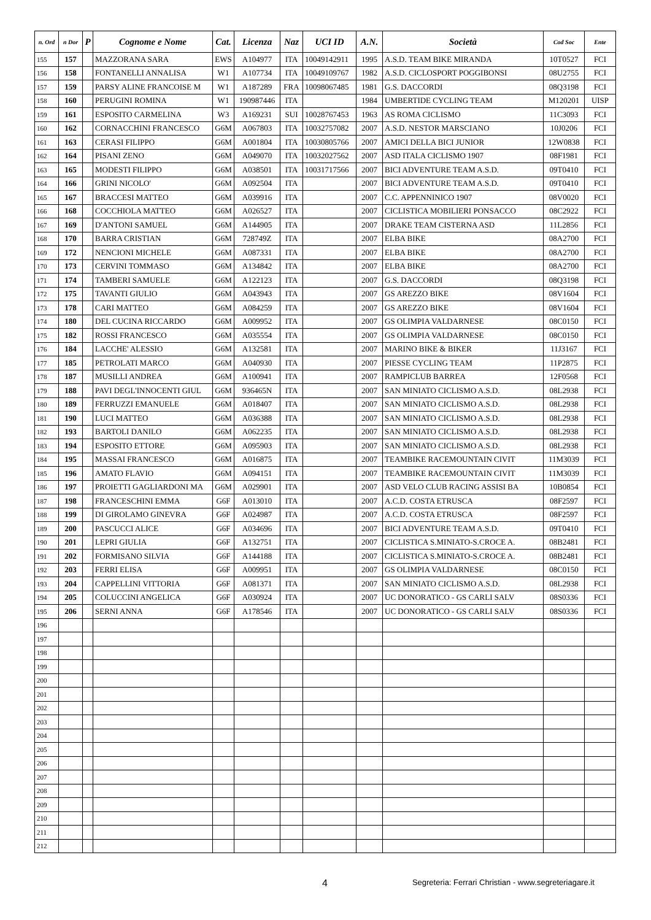| n. Ord | n Dor | P | Cognome e Nome | Cat. | Licenza | Naz | UCI ID | A.N. | Società | Cod Soc | Ente |
| --- | --- | --- | --- | --- | --- | --- | --- | --- | --- | --- | --- |
| 155 | 157 | | MAZZORANA SARA | EWS | A104977 | ITA | 10049142911 | 1995 | A.S.D. TEAM BIKE MIRANDA | 10T0527 | FCI |
| 156 | 158 | | FONTANELLI ANNALISA | W1 | A107734 | ITA | 10049109767 | 1982 | A.S.D. CICLOSPORT POGGIBONSI | 08U2755 | FCI |
| 157 | 159 | | PARSY ALINE FRANCOISE M | W1 | A187289 | FRA | 10098067485 | 1981 | G.S. DACCORDI | 08Q3198 | FCI |
| 158 | 160 | | PERUGINI ROMINA | W1 | 190987446 | ITA | | 1984 | UMBERTIDE CYCLING TEAM | M120201 | UISP |
| 159 | 161 | | ESPOSITO CARMELINA | W3 | A169231 | SUI | 10028767453 | 1963 | AS ROMA CICLISMO | 11C3093 | FCI |
| 160 | 162 | | CORNACCHINI FRANCESCO | G6M | A067803 | ITA | 10032757082 | 2007 | A.S.D. NESTOR MARSCIANO | 10J0206 | FCI |
| 161 | 163 | | CERASI FILIPPO | G6M | A001804 | ITA | 10030805766 | 2007 | AMICI DELLA BICI JUNIOR | 12W0838 | FCI |
| 162 | 164 | | PISANI ZENO | G6M | A049070 | ITA | 10032027562 | 2007 | ASD ITALA CICLISMO 1907 | 08F1981 | FCI |
| 163 | 165 | | MODESTI FILIPPO | G6M | A038501 | ITA | 10031717566 | 2007 | BICI ADVENTURE TEAM A.S.D. | 09T0410 | FCI |
| 164 | 166 | | GRINI NICOLO' | G6M | A092504 | ITA | | 2007 | BICI ADVENTURE TEAM A.S.D. | 09T0410 | FCI |
| 165 | 167 | | BRACCESI MATTEO | G6M | A039916 | ITA | | 2007 | C.C. APPENNINICO 1907 | 08V0020 | FCI |
| 166 | 168 | | COCCHIOLA MATTEO | G6M | A026527 | ITA | | 2007 | CICLISTICA MOBILIERI PONSACCO | 08C2922 | FCI |
| 167 | 169 | | D'ANTONI SAMUEL | G6M | A144905 | ITA | | 2007 | DRAKE TEAM CISTERNA ASD | 11L2856 | FCI |
| 168 | 170 | | BARRA CRISTIAN | G6M | 728749Z | ITA | | 2007 | ELBA BIKE | 08A2700 | FCI |
| 169 | 172 | | NENCIONI MICHELE | G6M | A087331 | ITA | | 2007 | ELBA BIKE | 08A2700 | FCI |
| 170 | 173 | | CERVINI TOMMASO | G6M | A134842 | ITA | | 2007 | ELBA BIKE | 08A2700 | FCI |
| 171 | 174 | | TAMBERI SAMUELE | G6M | A122123 | ITA | | 2007 | G.S. DACCORDI | 08Q3198 | FCI |
| 172 | 175 | | TAVANTI GIULIO | G6M | A043943 | ITA | | 2007 | GS AREZZO BIKE | 08V1604 | FCI |
| 173 | 178 | | CARI MATTEO | G6M | A084259 | ITA | | 2007 | GS AREZZO BIKE | 08V1604 | FCI |
| 174 | 180 | | DEL CUCINA RICCARDO | G6M | A009952 | ITA | | 2007 | GS OLIMPIA VALDARNESE | 08C0150 | FCI |
| 175 | 182 | | ROSSI FRANCESCO | G6M | A035554 | ITA | | 2007 | GS OLIMPIA VALDARNESE | 08C0150 | FCI |
| 176 | 184 | | LACCHE' ALESSIO | G6M | A132581 | ITA | | 2007 | MARINO BIKE & BIKER | 11J3167 | FCI |
| 177 | 185 | | PETROLATI MARCO | G6M | A040930 | ITA | | 2007 | PIESSE CYCLING TEAM | 11P2875 | FCI |
| 178 | 187 | | MUSILLI ANDREA | G6M | A100941 | ITA | | 2007 | RAMPICLUB BARREA | 12F0568 | FCI |
| 179 | 188 | | PAVI DEGL'INNOCENTI GIUL | G6M | 936465N | ITA | | 2007 | SAN MINIATO CICLISMO A.S.D. | 08L2938 | FCI |
| 180 | 189 | | FERRUZZI EMANUELE | G6M | A018407 | ITA | | 2007 | SAN MINIATO CICLISMO A.S.D. | 08L2938 | FCI |
| 181 | 190 | | LUCI MATTEO | G6M | A036388 | ITA | | 2007 | SAN MINIATO CICLISMO A.S.D. | 08L2938 | FCI |
| 182 | 193 | | BARTOLI DANILO | G6M | A062235 | ITA | | 2007 | SAN MINIATO CICLISMO A.S.D. | 08L2938 | FCI |
| 183 | 194 | | ESPOSITO ETTORE | G6M | A095903 | ITA | | 2007 | SAN MINIATO CICLISMO A.S.D. | 08L2938 | FCI |
| 184 | 195 | | MASSAI FRANCESCO | G6M | A016875 | ITA | | 2007 | TEAMBIKE RACEMOUNTAIN CIVIT | 11M3039 | FCI |
| 185 | 196 | | AMATO FLAVIO | G6M | A094151 | ITA | | 2007 | TEAMBIKE RACEMOUNTAIN CIVIT | 11M3039 | FCI |
| 186 | 197 | | PROIETTI GAGLIARDONI MA | G6M | A029901 | ITA | | 2007 | ASD VELO CLUB RACING ASSISI BA | 10B0854 | FCI |
| 187 | 198 | | FRANCESCHINI EMMA | G6F | A013010 | ITA | | 2007 | A.C.D. COSTA ETRUSCA | 08F2597 | FCI |
| 188 | 199 | | DI GIROLAMO GINEVRA | G6F | A024987 | ITA | | 2007 | A.C.D. COSTA ETRUSCA | 08F2597 | FCI |
| 189 | 200 | | PASCUCCI ALICE | G6F | A034696 | ITA | | 2007 | BICI ADVENTURE TEAM A.S.D. | 09T0410 | FCI |
| 190 | 201 | | LEPRI GIULIA | G6F | A132751 | ITA | | 2007 | CICLISTICA S.MINIATO-S.CROCE A. | 08B2481 | FCI |
| 191 | 202 | | FORMISANO SILVIA | G6F | A144188 | ITA | | 2007 | CICLISTICA S.MINIATO-S.CROCE A. | 08B2481 | FCI |
| 192 | 203 | | FERRI ELISA | G6F | A009951 | ITA | | 2007 | GS OLIMPIA VALDARNESE | 08C0150 | FCI |
| 193 | 204 | | CAPPELLINI VITTORIA | G6F | A081371 | ITA | | 2007 | SAN MINIATO CICLISMO A.S.D. | 08L2938 | FCI |
| 194 | 205 | | COLUCCINI ANGELICA | G6F | A030924 | ITA | | 2007 | UC DONORATICO - GS CARLI SALV | 08S0336 | FCI |
| 195 | 206 | | SERNI ANNA | G6F | A178546 | ITA | | 2007 | UC DONORATICO - GS CARLI SALV | 08S0336 | FCI |
| 196 | | | | | | | | | | | |
| 197 | | | | | | | | | | | |
| 198 | | | | | | | | | | | |
| 199 | | | | | | | | | | | |
| 200 | | | | | | | | | | | |
| 201 | | | | | | | | | | | |
| 202 | | | | | | | | | | | |
| 203 | | | | | | | | | | | |
| 204 | | | | | | | | | | | |
| 205 | | | | | | | | | | | |
| 206 | | | | | | | | | | | |
| 207 | | | | | | | | | | | |
| 208 | | | | | | | | | | | |
| 209 | | | | | | | | | | | |
| 210 | | | | | | | | | | | |
| 211 | | | | | | | | | | | |
| 212 | | | | | | | | | | | |
4 Segreteria: Ferrari Christian - www.segreteriagare.it